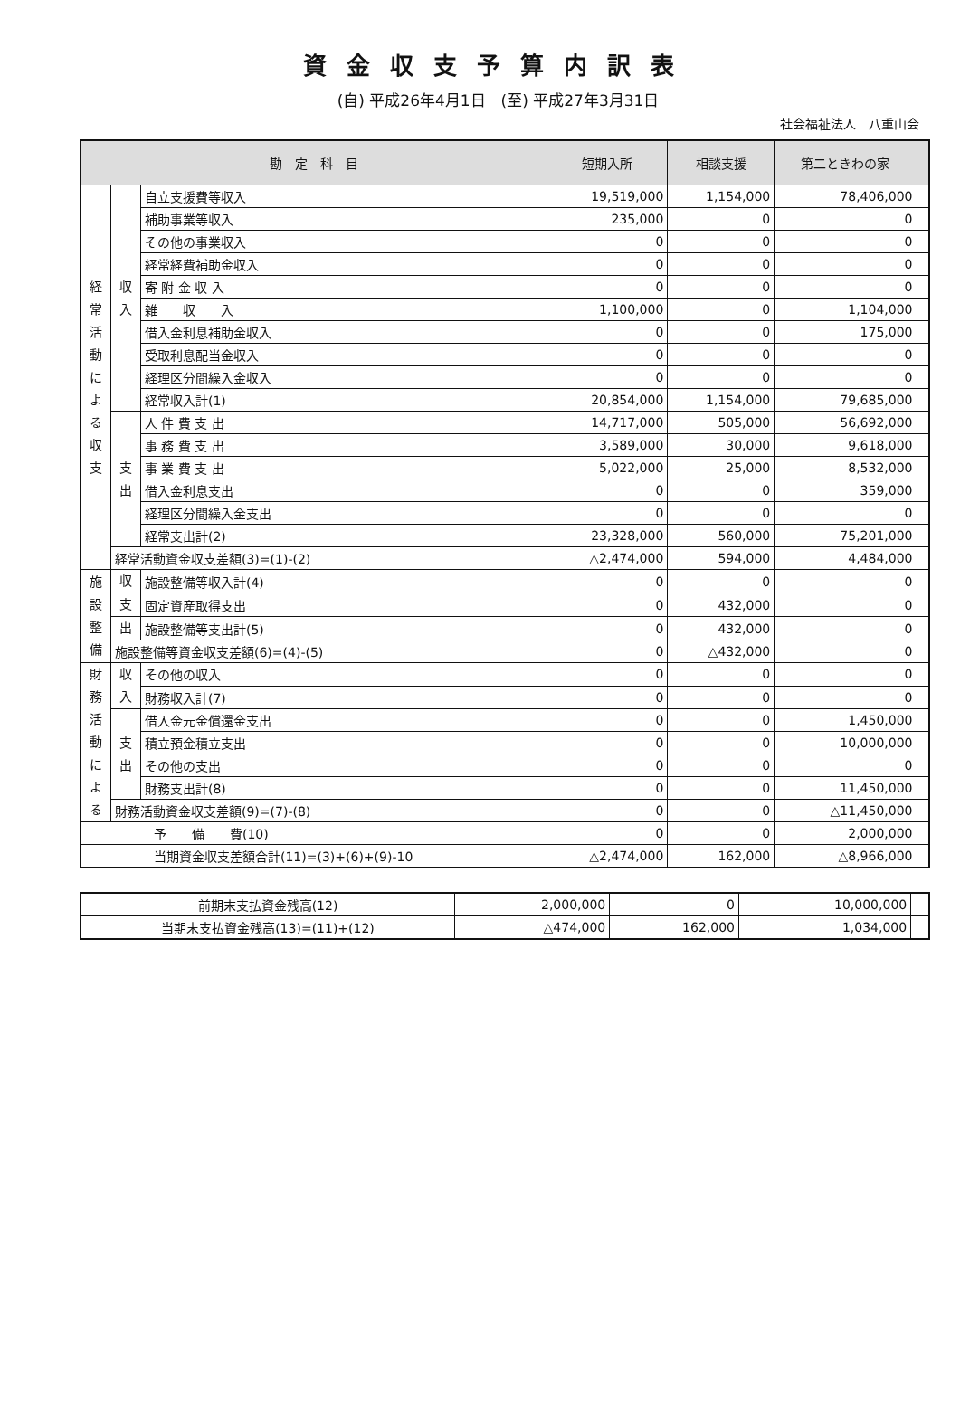資金収支予算内訳表
(自) 平成26年4月1日　(至) 平成27年3月31日
社会福祉法人　八重山会
| 勘 定 科 目 | | | 短期入所 | 相談支援 | 第二ときわの家 | |
| --- | --- | --- | --- | --- | --- | --- |
| 経 常 活 動 に よ る 収 支 | 収 入 | 自立支援費等収入 | 19,519,000 | 1,154,000 | 78,406,000 | |
| | | 補助事業等収入 | 235,000 | 0 | 0 | |
| | | その他の事業収入 | 0 | 0 | 0 | |
| | | 経常経費補助金収入 | 0 | 0 | 0 | |
| | | 寄 附 金 収 入 | 0 | 0 | 0 | |
| | | 雑 収 入 | 1,100,000 | 0 | 1,104,000 | |
| | | 借入金利息補助金収入 | 0 | 0 | 175,000 | |
| | | 受取利息配当金収入 | 0 | 0 | 0 | |
| | | 経理区分間繰入金収入 | 0 | 0 | 0 | |
| | | 経常収入計(1) | 20,854,000 | 1,154,000 | 79,685,000 | |
| | 支 出 | 人 件 費 支 出 | 14,717,000 | 505,000 | 56,692,000 | |
| | | 事 務 費 支 出 | 3,589,000 | 30,000 | 9,618,000 | |
| | | 事 業 費 支 出 | 5,022,000 | 25,000 | 8,532,000 | |
| | | 借入金利息支出 | 0 | 0 | 359,000 | |
| | | 経理区分間繰入金支出 | 0 | 0 | 0 | |
| | | 経常支出計(2) | 23,328,000 | 560,000 | 75,201,000 | |
| | 経常活動資金収支差額(3)=(1)-(2) | | △2,474,000 | 594,000 | 4,484,000 | |
| 施 設 整 備 | 収 | 施設整備等収入計(4) | 0 | 0 | 0 | |
| | 支 | 固定資産取得支出 | 0 | 432,000 | 0 | |
| | 出 | 施設整備等支出計(5) | 0 | 432,000 | 0 | |
| | 施設整備等資金収支差額(6)=(4)-(5) | | 0 | △432,000 | 0 | |
| 財 務 活 動 に よ る | 収 入 | その他の収入 | 0 | 0 | 0 | |
| | | 財務収入計(7) | 0 | 0 | 0 | |
| | 支 出 | 借入金元金償還金支出 | 0 | 0 | 1,450,000 | |
| | | 積立預金積立支出 | 0 | 0 | 10,000,000 | |
| | | その他の支出 | 0 | 0 | 0 | |
| | | 財務支出計(8) | 0 | 0 | 11,450,000 | |
| | 財務活動資金収支差額(9)=(7)-(8) | | 0 | 0 | △11,450,000 | |
| 予 備 費(10) | | | 0 | 0 | 2,000,000 | |
| 当期資金収支差額合計(11)=(3)+(6)+(9)-10 | | | △2,474,000 | 162,000 | △8,966,000 | |
| 前期末支払資金残高(12) | 2,000,000 | 0 | 10,000,000 | |
| 当期末支払資金残高(13)=(11)+(12) | △474,000 | 162,000 | 1,034,000 | |